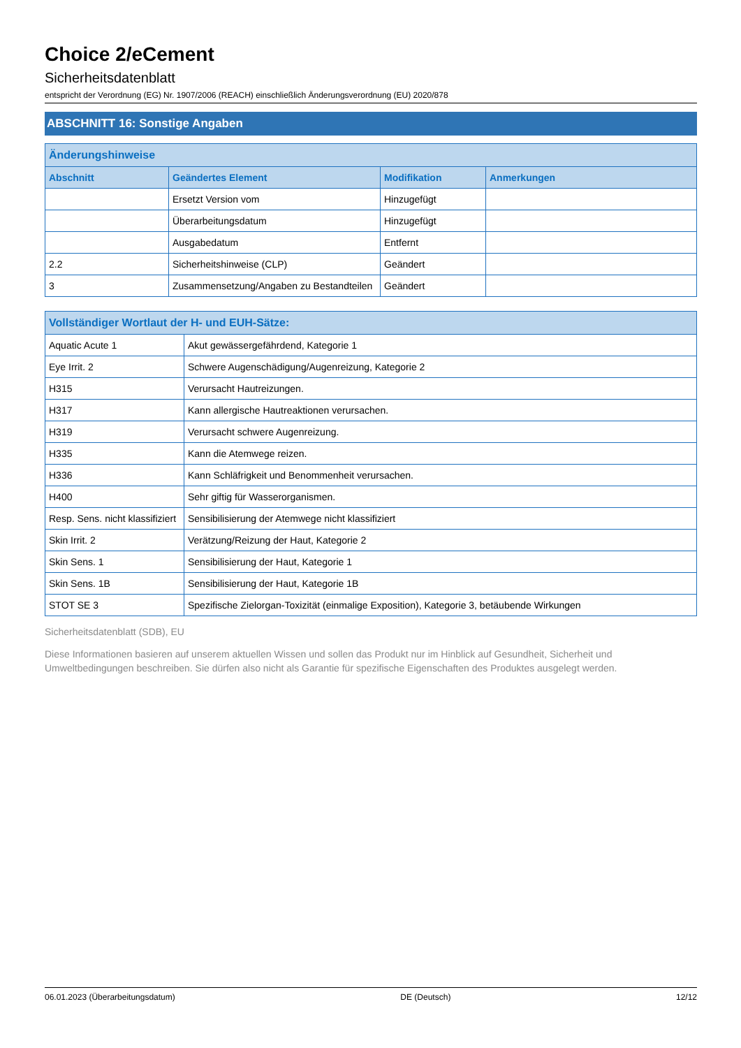Choice 2/eCement
Sicherheitsdatenblatt
entspricht der Verordnung (EG) Nr. 1907/2006 (REACH) einschließlich Änderungsverordnung (EU) 2020/878
ABSCHNITT 16: Sonstige Angaben
| Änderungshinweise | | | |
| --- | --- | --- | --- |
| Abschnitt | Geändertes Element | Modifikation | Anmerkungen |
| | Ersetzt Version vom | Hinzugefügt | |
| | Überarbeitungsdatum | Hinzugefügt | |
| | Ausgabedatum | Entfernt | |
| 2.2 | Sicherheitshinweise (CLP) | Geändert | |
| 3 | Zusammensetzung/Angaben zu Bestandteilen | Geändert | |
| Vollständiger Wortlaut der H- und EUH-Sätze: | |
| --- | --- |
| Aquatic Acute 1 | Akut gewässergefährdend, Kategorie 1 |
| Eye Irrit. 2 | Schwere Augenschädigung/Augenreizung, Kategorie 2 |
| H315 | Verursacht Hautreizungen. |
| H317 | Kann allergische Hautreaktionen verursachen. |
| H319 | Verursacht schwere Augenreizung. |
| H335 | Kann die Atemwege reizen. |
| H336 | Kann Schläfrigkeit und Benommenheit verursachen. |
| H400 | Sehr giftig für Wasserorganismen. |
| Resp. Sens. nicht klassifiziert | Sensibilisierung der Atemwege nicht klassifiziert |
| Skin Irrit. 2 | Verätzung/Reizung der Haut, Kategorie 2 |
| Skin Sens. 1 | Sensibilisierung der Haut, Kategorie 1 |
| Skin Sens. 1B | Sensibilisierung der Haut, Kategorie 1B |
| STOT SE 3 | Spezifische Zielorgan-Toxizität (einmalige Exposition), Kategorie 3, betäubende Wirkungen |
Sicherheitsdatenblatt (SDB), EU
Diese Informationen basieren auf unserem aktuellen Wissen und sollen das Produkt nur im Hinblick auf Gesundheit, Sicherheit und Umweltbedingungen beschreiben. Sie dürfen also nicht als Garantie für spezifische Eigenschaften des Produktes ausgelegt werden.
06.01.2023 (Überarbeitungsdatum) DE (Deutsch) 12/12